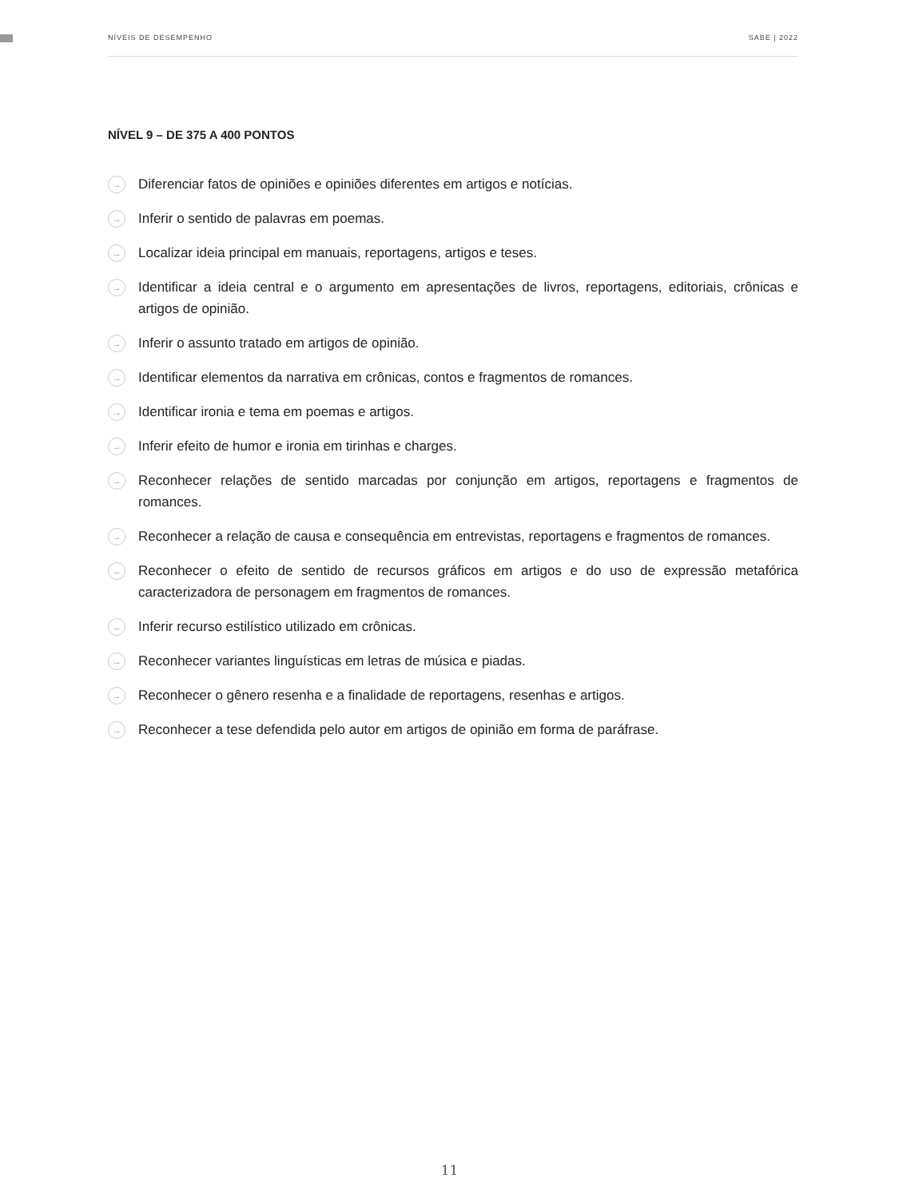NÍVEIS DE DESEMPENHO SABE | 2022
NÍVEL 9 – DE 375 A 400 PONTOS
→ Diferenciar fatos de opiniões e opiniões diferentes em artigos e notícias.
→ Inferir o sentido de palavras em poemas.
→ Localizar ideia principal em manuais, reportagens, artigos e teses.
→ Identificar a ideia central e o argumento em apresentações de livros, reportagens, editoriais, crônicas e artigos de opinião.
→ Inferir o assunto tratado em artigos de opinião.
→ Identificar elementos da narrativa em crônicas, contos e fragmentos de romances.
→ Identificar ironia e tema em poemas e artigos.
→ Inferir efeito de humor e ironia em tirinhas e charges.
→ Reconhecer relações de sentido marcadas por conjunção em artigos, reportagens e fragmentos de romances.
→ Reconhecer a relação de causa e consequência em entrevistas, reportagens e fragmentos de romances.
→ Reconhecer o efeito de sentido de recursos gráficos em artigos e do uso de expressão metafórica caracterizadora de personagem em fragmentos de romances.
→ Inferir recurso estilístico utilizado em crônicas.
→ Reconhecer variantes linguísticas em letras de música e piadas.
→ Reconhecer o gênero resenha e a finalidade de reportagens, resenhas e artigos.
→ Reconhecer a tese defendida pelo autor em artigos de opinião em forma de paráfrase.
11